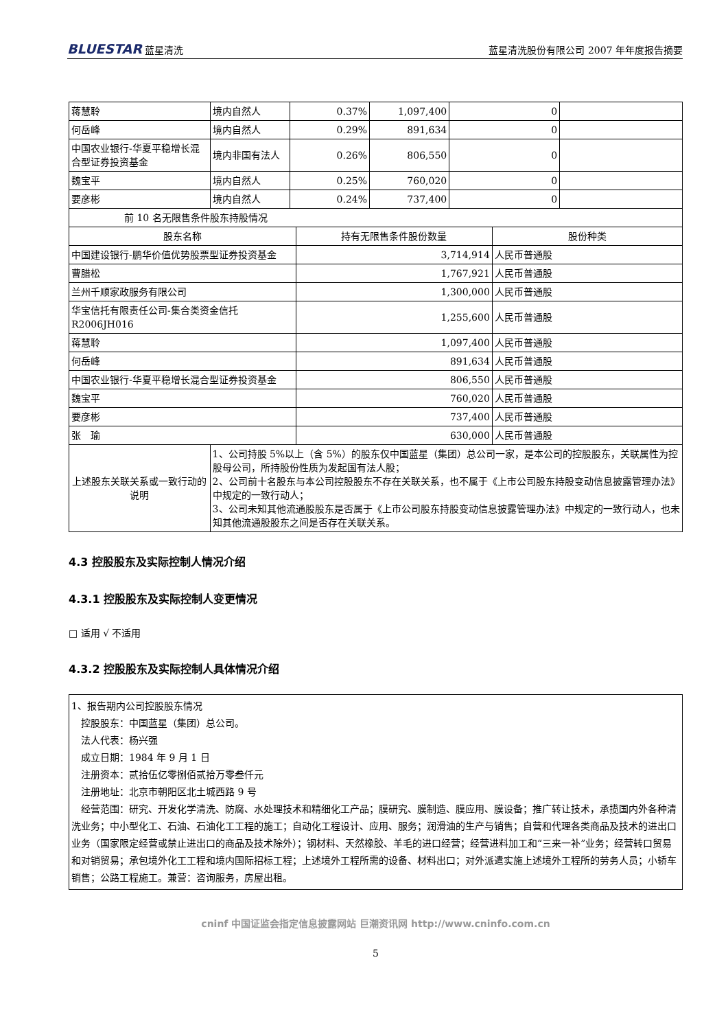BLUESTAR 蓝星清洗
蓝星清洗股份有限公司 2007 年年度报告摘要
| 蒋慧聆 | 境内自然人 | 0.37% | 1,097,400 | 0 | |
| 何岳峰 | 境内自然人 | 0.29% | 891,634 | 0 | |
| 中国农业银行-华夏平稳增长混合型证券投资基金 | 境内非国有法人 | 0.26% | 806,550 | 0 | |
| 魏宝平 | 境内自然人 | 0.25% | 760,020 | 0 | |
| 要彦彬 | 境内自然人 | 0.24% | 737,400 | 0 | |
| 前 10 名无限售条件股东持股情况 | | |
| 股东名称 | 持有无限售条件股份数量 | 股份种类 |
| 中国建设银行-鹏华价值优势股票型证券投资基金 | 3,714,914 | 人民币普通股 |
| 曹腊松 | 1,767,921 | 人民币普通股 |
| 兰州千顺家政服务有限公司 | 1,300,000 | 人民币普通股 |
| 华宝信托有限责任公司-集合类资金信托 R2006JH016 | 1,255,600 | 人民币普通股 |
| 蒋慧聆 | 1,097,400 | 人民币普通股 |
| 何岳峰 | 891,634 | 人民币普通股 |
| 中国农业银行-华夏平稳增长混合型证券投资基金 | 806,550 | 人民币普通股 |
| 魏宝平 | 760,020 | 人民币普通股 |
| 要彦彬 | 737,400 | 人民币普通股 |
| 张 瑜 | 630,000 | 人民币普通股 |
| 上述股东关联关系或一致行动的说明 | 1、公司持股 5%以上（含 5%）的股东仅中国蓝星（集团）总公司一家，是本公司的控股股东，关联属性为控股母公司，所持股份性质为发起国有法人股； 2、公司前十名股东与本公司控股股东不存在关联关系，也不属于《上市公司股东持股变动信息披露管理办法》中规定的一致行动人； 3、公司未知其他流通股股东是否属于《上市公司股东持股变动信息披露管理办法》中规定的一致行动人，也未知其他流通股股东之间是否存在关联关系。 |
4.3 控股股东及实际控制人情况介绍
4.3.1 控股股东及实际控制人变更情况
□ 适用 √ 不适用
4.3.2 控股股东及实际控制人具体情况介绍
1、报告期内公司控股股东情况
　控股股东：中国蓝星（集团）总公司。
　法人代表：杨兴强
　成立日期：1984 年 9 月 1 日
　注册资本：贰拾伍亿零捌佰贰拾万零叁仟元
　注册地址：北京市朝阳区北土城西路 9 号
　经营范围：研究、开发化学清洗、防腐、水处理技术和精细化工产品；膜研究、膜制造、膜应用、膜设备；推广转让技术，承揽国内外各种清洗业务；中小型化工、石油、石油化工工程的施工；自动化工程设计、应用、服务；润滑油的生产与销售；自营和代理各类商品及技术的进出口业务（国家限定经营或禁止进出口的商品及技术除外）；钢材料、天然橡胶、羊毛的进口经营；经营进料加工和“三来一补”业务；经营转口贸易和对销贸易；承包境外化工工程和境内国际招标工程；上述境外工程所需的设备、材料出口；对外派遣实施上述境外工程所的劳务人员；小轿车销售；公路工程施工。兼营：咨询服务，房屋出租。
cninf 中国证监会指定信息披露网站 巨潮资讯网 http://www.cninfo.com.cn
5